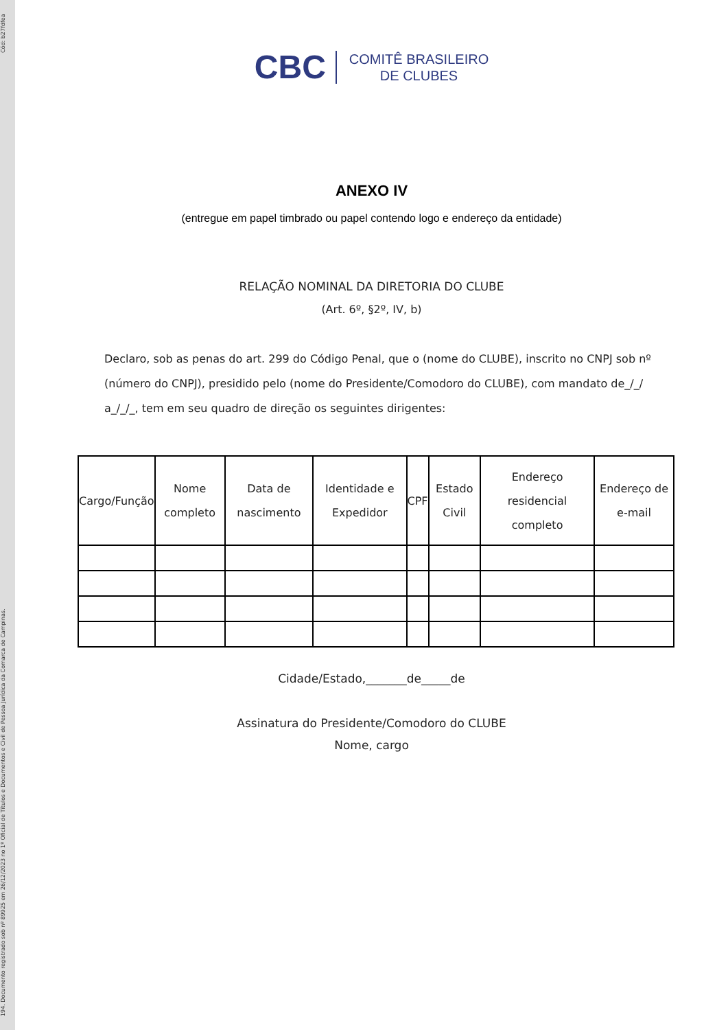194. Documento registrado sob nº 89925 em 26/12/2023 no 1º Oficial de Títulos e Documentos e Civil de Pessoa Jurídica da Comarca de Campinas. Cód: b27fdfea
CBC COMITÊ BRASILEIRO
DE CLUBES
ANEXO IV
(entregue em papel timbrado ou papel contendo logo e endereço da entidade)
RELAÇÃO NOMINAL DA DIRETORIA DO CLUBE
(Art. 6º, §2º, IV, b)
Declaro, sob as penas do art. 299 do Código Penal, que o (nome do CLUBE), inscrito no CNPJ sob nº (número do CNPJ), presidido pelo (nome do Presidente/Comodoro do CLUBE), com mandato de_/_/ a_/_/_, tem em seu quadro de direção os seguintes dirigentes:
| Cargo/Função | Nome completo | Data de nascimento | Identidade e Expedidor | CPF | Estado Civil | Endereço residencial completo | Endereço de e-mail |
| --- | --- | --- | --- | --- | --- | --- | --- |
Cidade/Estado,_______de_____de
Assinatura do Presidente/Comodoro do CLUBE
Nome, cargo